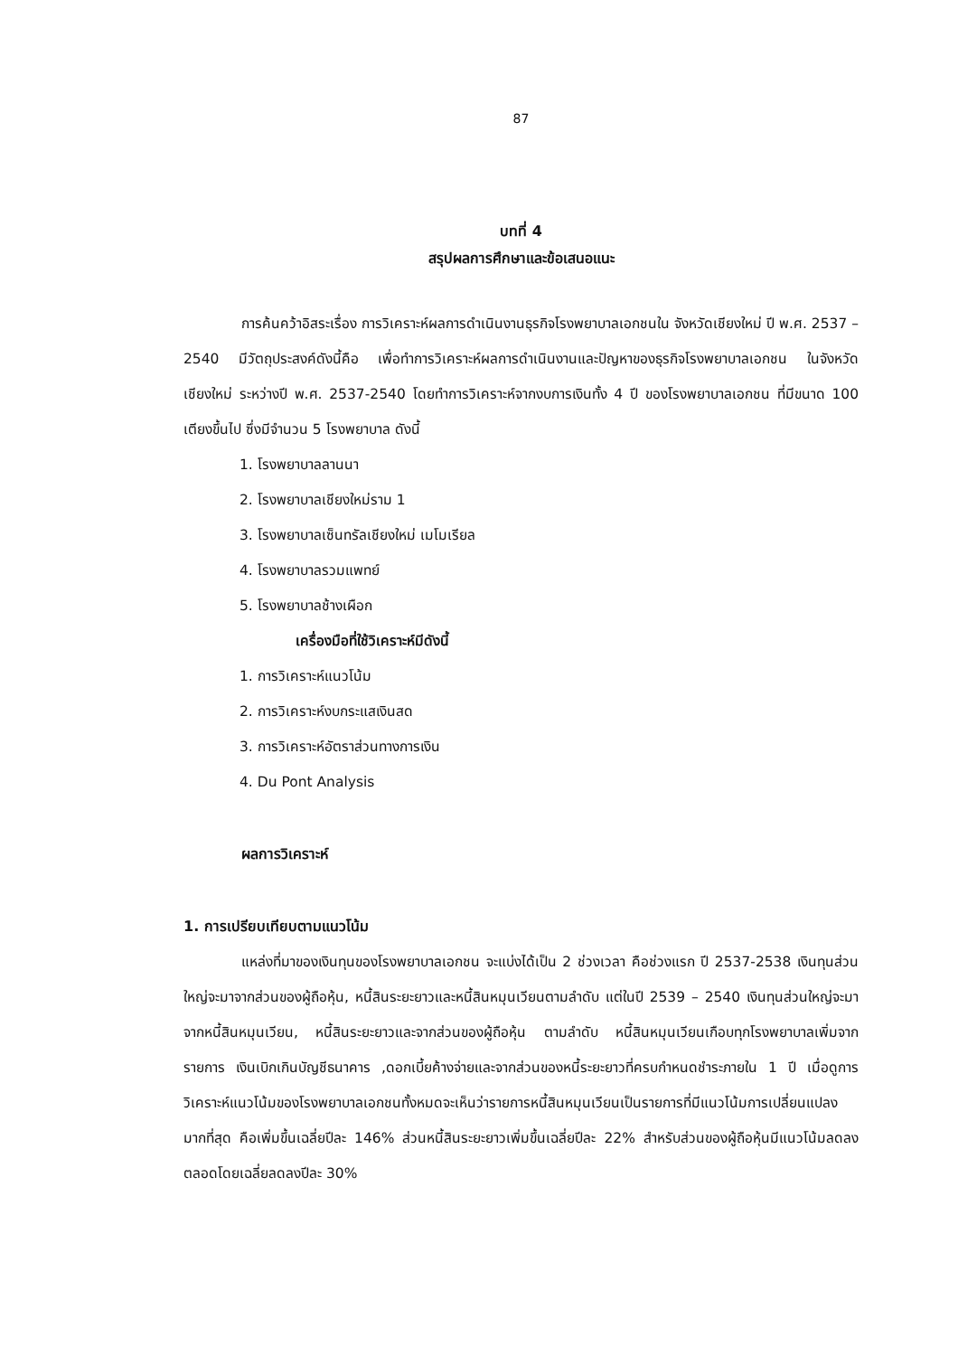87
บทที่ 4
สรุปผลการศึกษาและข้อเสนอแนะ
การค้นคว้าอิสระเรื่อง การวิเคราะห์ผลการดำเนินงานธุรกิจโรงพยาบาลเอกชนใน จังหวัดเชียงใหม่ ปี พ.ศ. 2537 – 2540 มีวัตถุประสงค์ดังนี้คือ เพื่อทำการวิเคราะห์ผลการดำเนินงานและปัญหาของธุรกิจโรงพยาบาลเอกชน ในจังหวัดเชียงใหม่ ระหว่างปี พ.ศ. 2537-2540 โดยทำการวิเคราะห์จากงบการเงินทั้ง 4 ปี ของโรงพยาบาลเอกชน ที่มีขนาด 100 เตียงขึ้นไป ซึ่งมีจำนวน 5 โรงพยาบาล ดังนี้
1. โรงพยาบาลลานนา
2. โรงพยาบาลเชียงใหม่ราม 1
3. โรงพยาบาลเซ็นทรัลเชียงใหม่ เมโมเรียล
4. โรงพยาบาลรวมแพทย์
5. โรงพยาบาลช้างเผือก
เครื่องมือที่ใช้วิเคราะห์มีดังนี้
1. การวิเคราะห์แนวโน้ม
2. การวิเคราะห์งบกระแสเงินสด
3. การวิเคราะห์อัตราส่วนทางการเงิน
4. Du Pont Analysis
ผลการวิเคราะห์
1. การเปรียบเทียบตามแนวโน้ม
แหล่งที่มาของเงินทุนของโรงพยาบาลเอกชน จะแบ่งได้เป็น 2 ช่วงเวลา คือช่วงแรก ปี 2537-2538 เงินทุนส่วนใหญ่จะมาจากส่วนของผู้ถือหุ้น, หนี้สินระยะยาวและหนี้สินหมุนเวียนตามลำดับ แต่ในปี 2539 – 2540 เงินทุนส่วนใหญ่จะมาจากหนี้สินหมุนเวียน, หนี้สินระยะยาวและจากส่วนของผู้ถือหุ้น ตามลำดับ หนี้สินหมุนเวียนเกือบทุกโรงพยาบาลเพิ่มจากรายการ เงินเบิกเกินบัญชีธนาคาร ,ดอกเบี้ยค้างจ่ายและจากส่วนของหนี้ระยะยาวที่ครบกำหนดชำระภายใน 1 ปี เมื่อดูการวิเคราะห์แนวโน้มของโรงพยาบาลเอกชนทั้งหมดจะเห็นว่ารายการหนี้สินหมุนเวียนเป็นรายการที่มีแนวโน้มการเปลี่ยนแปลงมากที่สุด คือเพิ่มขึ้นเฉลี่ยปีละ 146% ส่วนหนี้สินระยะยาวเพิ่มขึ้นเฉลี่ยปีละ 22% สำหรับส่วนของผู้ถือหุ้นมีแนวโน้มลดลงตลอดโดยเฉลี่ยลดลงปีละ 30%